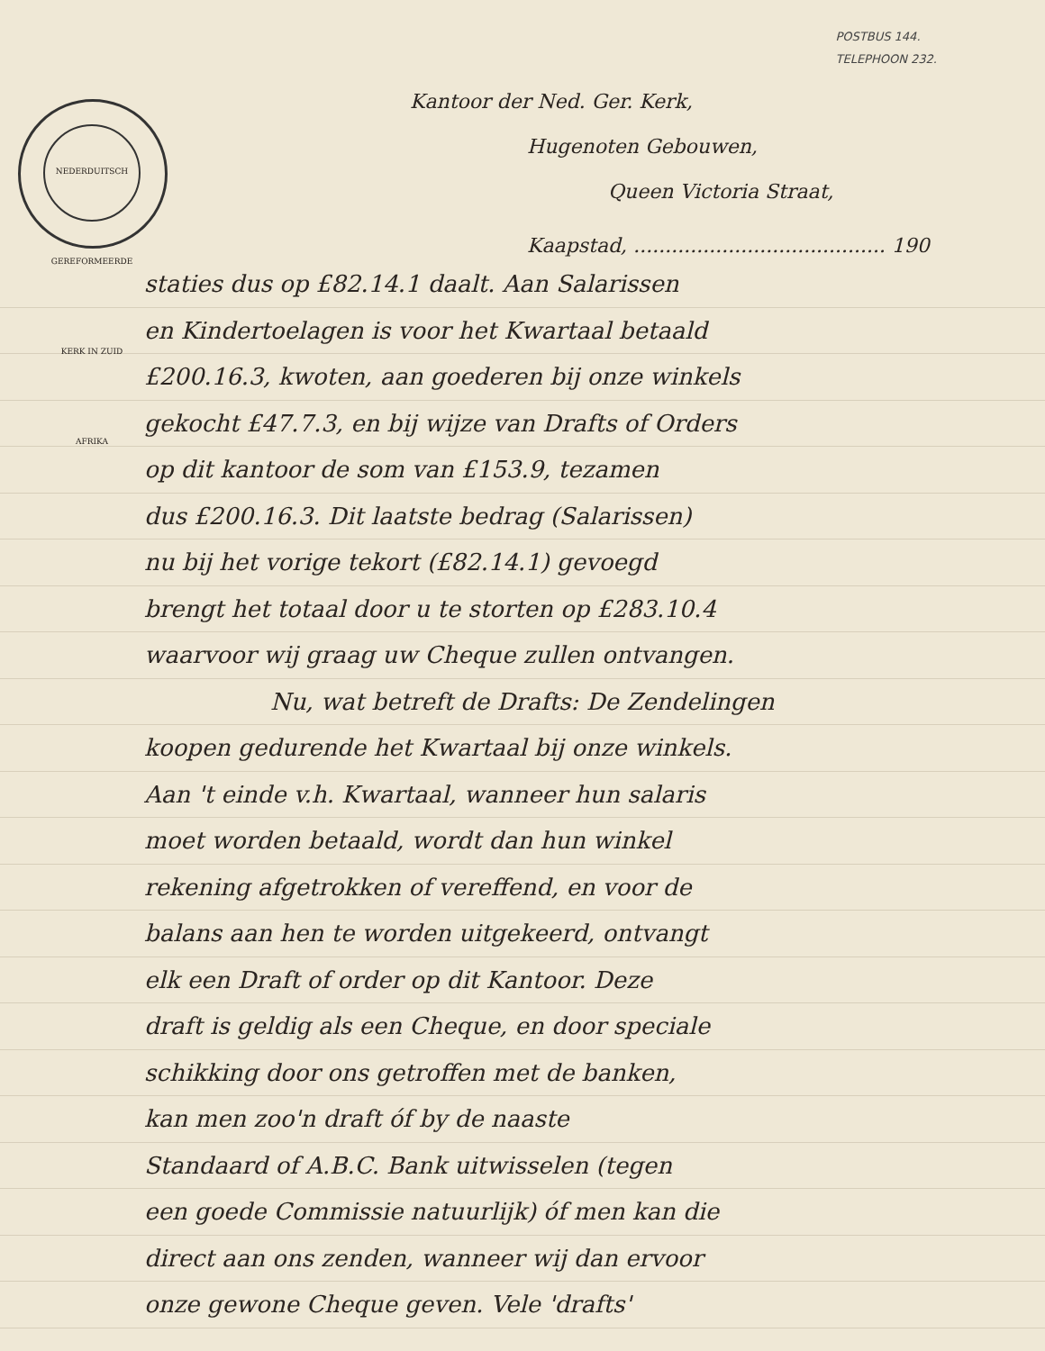POSTBUS 144.
TELEPHOON 232.
NEDERDUITSCH GEREFORMEERDE KERK IN ZUID AFRIKA
Kantoor der Ned. Ger. Kerk,
Hugenoten Gebouwen,
Queen Victoria Straat,
Kaapstad, ........................................ 190
staties dus op £82.14.1 daalt. Aan Salarissen
en Kindertoelagen is voor het Kwartaal betaald
£200.16.3, kwoten, aan goederen bij onze winkels
gekocht £47.7.3, en bij wijze van Drafts of Orders
op dit kantoor de som van £153.9, tezamen
dus £200.16.3. Dit laatste bedrag (Salarissen)
nu bij het vorige tekort (£82.14.1) gevoegd
brengt het totaal door u te storten op £283.10.4
waarvoor wij graag uw Cheque zullen ontvangen.
Nu, wat betreft de Drafts: De Zendelingen
koopen gedurende het Kwartaal bij onze winkels.
Aan 't einde v.h. Kwartaal, wanneer hun salaris
moet worden betaald, wordt dan hun winkel
rekening afgetrokken of vereffend, en voor de
balans aan hen te worden uitgekeerd, ontvangt
elk een Draft of order op dit Kantoor. Deze
draft is geldig als een Cheque, en door speciale
schikking door ons getroffen met de banken,
kan men zoo'n draft óf by de naaste
Standaard of A.B.C. Bank uitwisselen (tegen
een goede Commissie natuurlijk) óf men kan die
direct aan ons zenden, wanneer wij dan ervoor
onze gewone Cheque geven. Vele 'drafts'